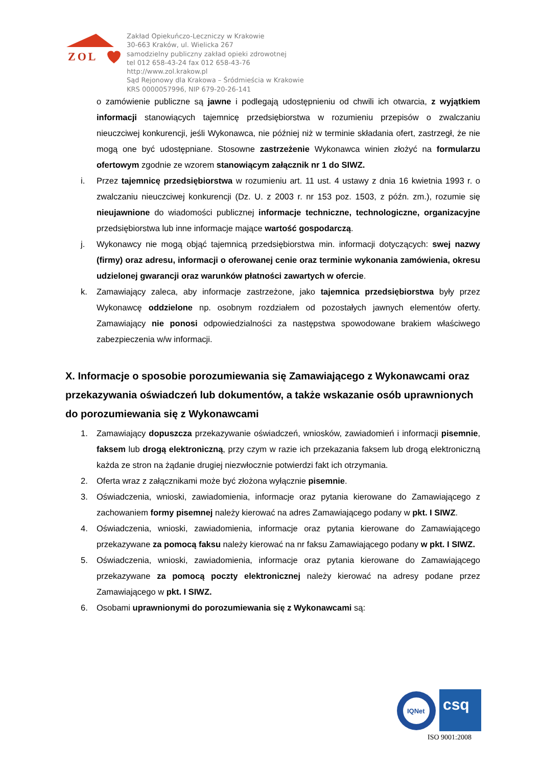ZOL
Zakład Opiekuńczo-Leczniczy w Krakowie
30-663 Kraków, ul. Wielicka 267
samodzielny publiczny zakład opieki zdrowotnej
tel 012 658-43-24 fax 012 658-43-76
http://www.zol.krakow.pl
Sąd Rejonowy dla Krakowa – Śródmieścia w Krakowie
KRS 0000057996, NIP 679-20-26-141
o zamówienie publiczne są jawne i podlegają udostępnieniu od chwili ich otwarcia, z wyjątkiem informacji stanowiących tajemnicę przedsiębiorstwa w rozumieniu przepisów o zwalczaniu nieuczciwej konkurencji, jeśli Wykonawca, nie później niż w terminie składania ofert, zastrzegł, że nie mogą one być udostępniane. Stosowne zastrzeżenie Wykonawca winien złożyć na formularzu ofertowym zgodnie ze wzorem stanowiącym załącznik nr 1 do SIWZ.
i. Przez tajemnicę przedsiębiorstwa w rozumieniu art. 11 ust. 4 ustawy z dnia 16 kwietnia 1993 r. o zwalczaniu nieuczciwej konkurencji (Dz. U. z 2003 r. nr 153 poz. 1503, z późn. zm.), rozumie się nieujawnione do wiadomości publicznej informacje techniczne, technologiczne, organizacyjne przedsiębiorstwa lub inne informacje mające wartość gospodarczą.
j. Wykonawcy nie mogą objąć tajemnicą przedsiębiorstwa min. informacji dotyczących: swej nazwy (firmy) oraz adresu, informacji o oferowanej cenie oraz terminie wykonania zamówienia, okresu udzielonej gwarancji oraz warunków płatności zawartych w ofercie.
k. Zamawiający zaleca, aby informacje zastrzeżone, jako tajemnica przedsiębiorstwa były przez Wykonawcę oddzielone np. osobnym rozdziałem od pozostałych jawnych elementów oferty. Zamawiający nie ponosi odpowiedzialności za następstwa spowodowane brakiem właściwego zabezpieczenia w/w informacji.
X. Informacje o sposobie porozumiewania się Zamawiającego z Wykonawcami oraz przekazywania oświadczeń lub dokumentów, a także wskazanie osób uprawnionych do porozumiewania się z Wykonawcami
1. Zamawiający dopuszcza przekazywanie oświadczeń, wniosków, zawiadomień i informacji pisemnie, faksem lub drogą elektroniczną, przy czym w razie ich przekazania faksem lub drogą elektroniczną każda ze stron na żądanie drugiej niezwłocznie potwierdzi fakt ich otrzymania.
2. Oferta wraz z załącznikami może być złożona wyłącznie pisemnie.
3. Oświadczenia, wnioski, zawiadomienia, informacje oraz pytania kierowane do Zamawiającego z zachowaniem formy pisemnej należy kierować na adres Zamawiającego podany w pkt. I SIWZ.
4. Oświadczenia, wnioski, zawiadomienia, informacje oraz pytania kierowane do Zamawiającego przekazywane za pomocą faksu należy kierować na nr faksu Zamawiającego podany w pkt. I SIWZ.
5. Oświadczenia, wnioski, zawiadomienia, informacje oraz pytania kierowane do Zamawiającego przekazywane za pomocą poczty elektronicznej należy kierować na adresy podane przez Zamawiającego w pkt. I SIWZ.
6. Osobami uprawnionymi do porozumiewania się z Wykonawcami są:
IQNet
csq
ISO 9001:2008